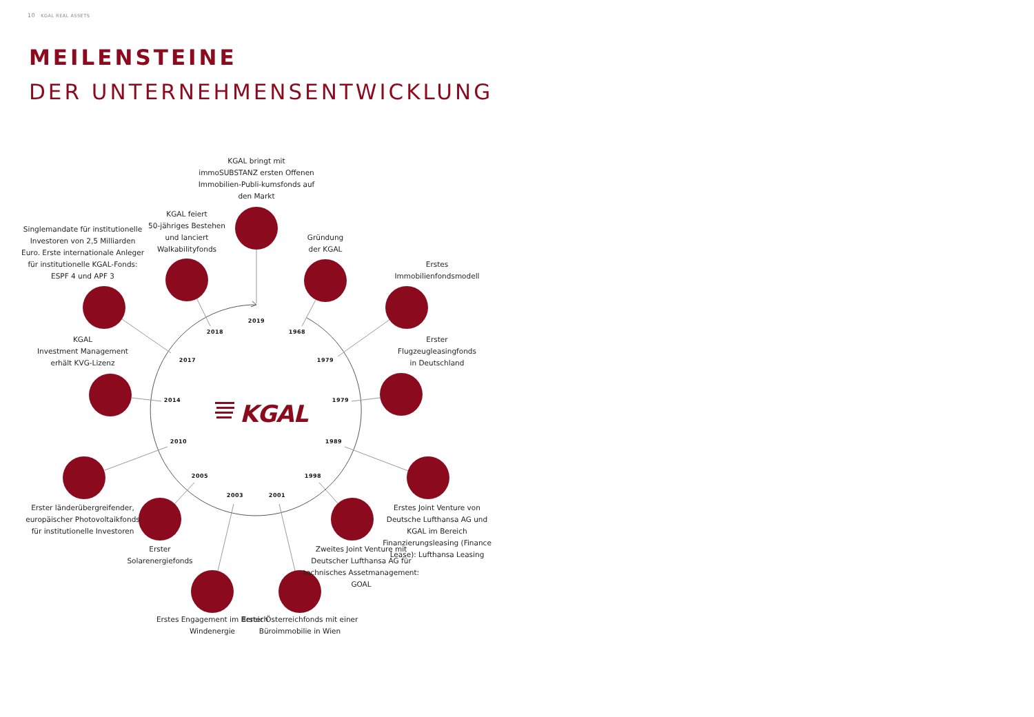10 KGAL REAL ASSETS
MEILENSTEINE
DER UNTERNEHMENSENTWICKLUNG
KGAL
KGAL bringt mit immoSUBSTANZ ersten Offenen Immobilien-Publi-kumsfonds auf den Markt
2019
KGAL feiert
50-jähriges Bestehen
und lanciert
Walkabilityfonds
2018
Singlemandate für institutionelle Investoren von 2,5 Milliarden Euro. Erste internationale Anleger für institutionelle KGAL-Fonds: ESPF 4 und APF 3
2017
Gründung
der KGAL
1968
Erstes
Immobilienfondsmodell
1979
KGAL
Investment Management
erhält KVG-Lizenz
2014
Erster
Flugzeugleasingfonds
in Deutschland
1979
2010
1989
Erster länderübergreifender, europäischer Photovoltaikfonds für institutionelle Investoren
Erstes Joint Venture von Deutsche Lufthansa AG und KGAL im Bereich Finanzierungsleasing (Finance Lease): Lufthansa Leasing
2005
1998
2003
2001
Erster
Solarenergiefonds
Zweites Joint Venture mit Deutscher Lufthansa AG für technisches Assetmanagement: GOAL
Erstes Engagement im Bereich Windenergie
Erster Österreichfonds mit einer Büroimmobilie in Wien